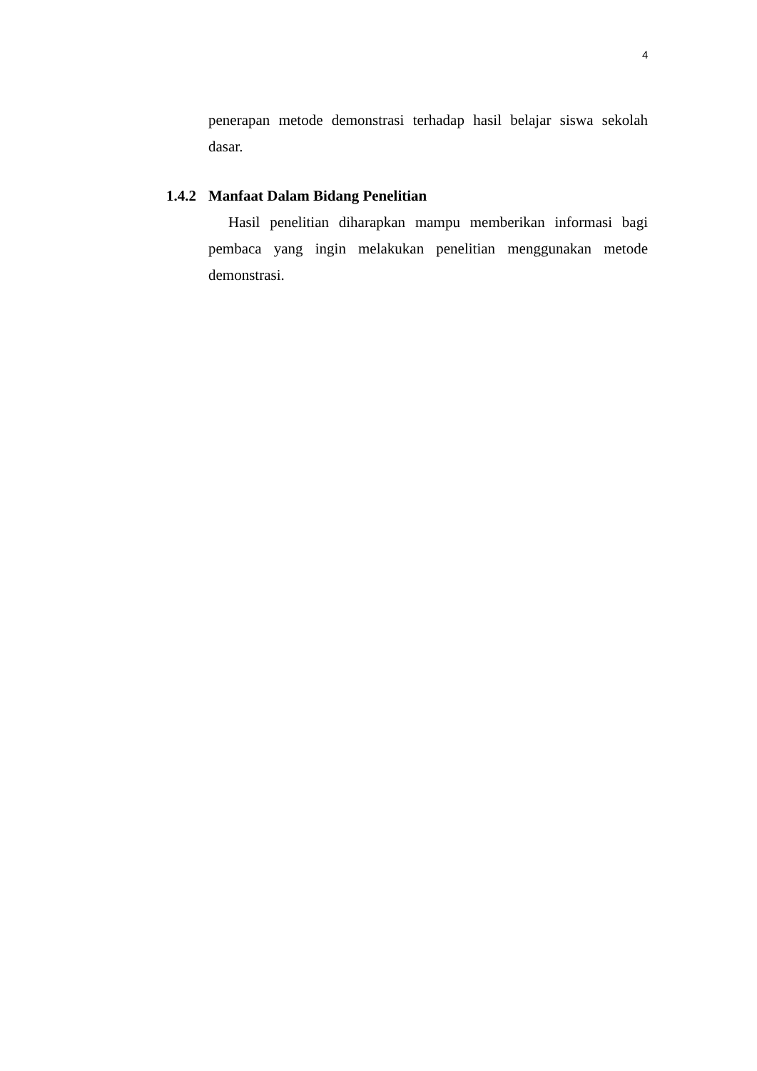4
penerapan metode demonstrasi terhadap hasil belajar siswa sekolah dasar.
1.4.2 Manfaat Dalam Bidang Penelitian
Hasil penelitian diharapkan mampu memberikan informasi bagi pembaca yang ingin melakukan penelitian menggunakan metode demonstrasi.